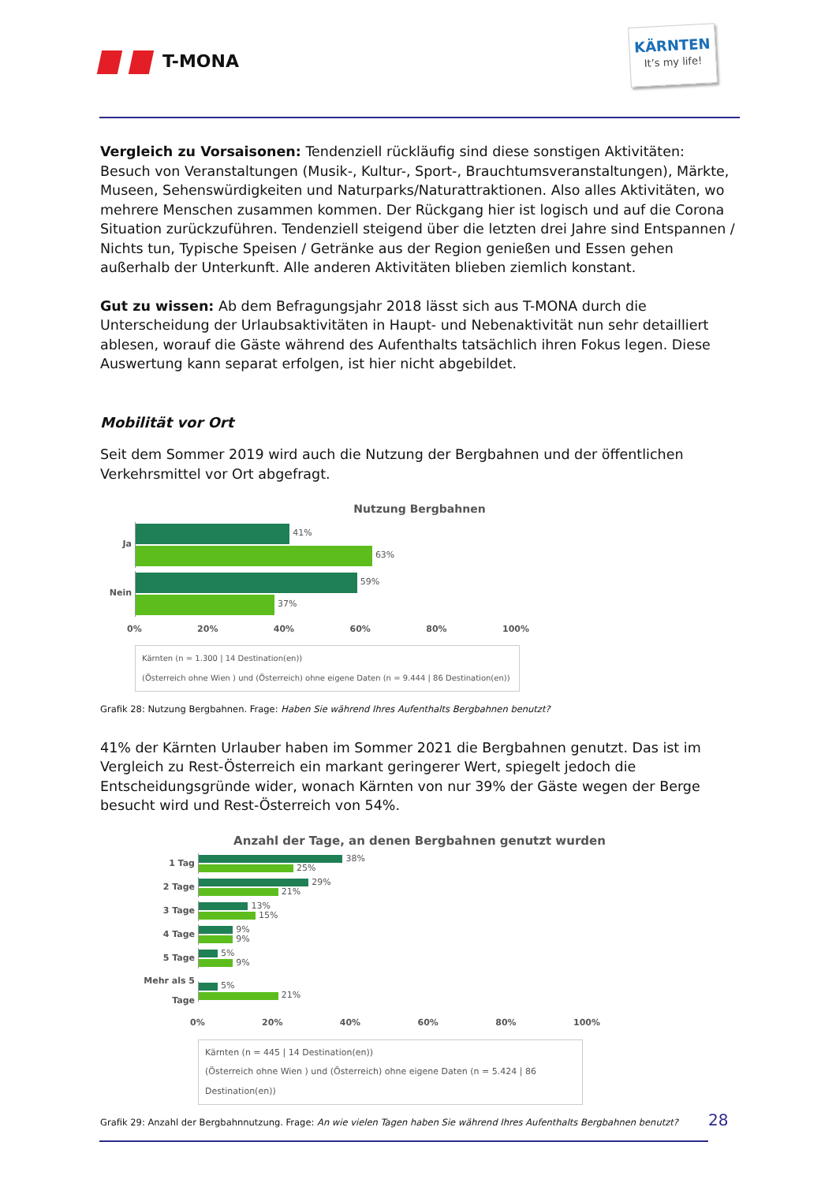T-MONA
KÄRNTEN
It’s my life!
Vergleich zu Vorsaisonen: Tendenziell rückläufig sind diese sonstigen Aktivitäten: Besuch von Veranstaltungen (Musik-, Kultur-, Sport-, Brauchtumsveranstaltungen), Märkte, Museen, Sehenswürdigkeiten und Naturparks/Naturattraktionen. Also alles Aktivitäten, wo mehrere Menschen zusammen kommen. Der Rückgang hier ist logisch und auf die Corona Situation zurückzuführen. Tendenziell steigend über die letzten drei Jahre sind Entspannen / Nichts tun, Typische Speisen / Getränke aus der Region genießen und Essen gehen außerhalb der Unterkunft. Alle anderen Aktivitäten blieben ziemlich konstant.
Gut zu wissen: Ab dem Befragungsjahr 2018 lässt sich aus T-MONA durch die Unterscheidung der Urlaubsaktivitäten in Haupt- und Nebenaktivität nun sehr detailliert ablesen, worauf die Gäste während des Aufenthalts tatsächlich ihren Fokus legen. Diese Auswertung kann separat erfolgen, ist hier nicht abgebildet.
Mobilität vor Ort
Seit dem Sommer 2019 wird auch die Nutzung der Bergbahnen und der öffentlichen Verkehrsmittel vor Ort abgefragt.
Nutzung Bergbahnen
Ja
41%
63%
Nein
59%
37%
0% 20% 40% 60% 80% 100%
Kärnten (n = 1.300 | 14 Destination(en))
(Österreich ohne Wien ) und (Österreich) ohne eigene Daten (n = 9.444 | 86 Destination(en))
Grafik 28: Nutzung Bergbahnen. Frage: Haben Sie während Ihres Aufenthalts Bergbahnen benutzt?
41% der Kärnten Urlauber haben im Sommer 2021 die Bergbahnen genutzt. Das ist im Vergleich zu Rest-Österreich ein markant geringerer Wert, spiegelt jedoch die Entscheidungsgründe wider, wonach Kärnten von nur 39% der Gäste wegen der Berge besucht wird und Rest-Österreich von 54%.
Anzahl der Tage, an denen Bergbahnen genutzt wurden
1 Tag
38%
25%
2 Tage
29%
21%
3 Tage
13%
15%
4 Tage
9%
9%
5 Tage
5%
9%
Mehr als 5 Tage
5%
21%
0% 20% 40% 60% 80% 100%
Kärnten (n = 445 | 14 Destination(en))
(Österreich ohne Wien ) und (Österreich) ohne eigene Daten (n = 5.424 | 86 Destination(en))
Grafik 29: Anzahl der Bergbahnnutzung. Frage: An wie vielen Tagen haben Sie während Ihres Aufenthalts Bergbahnen benutzt?
28